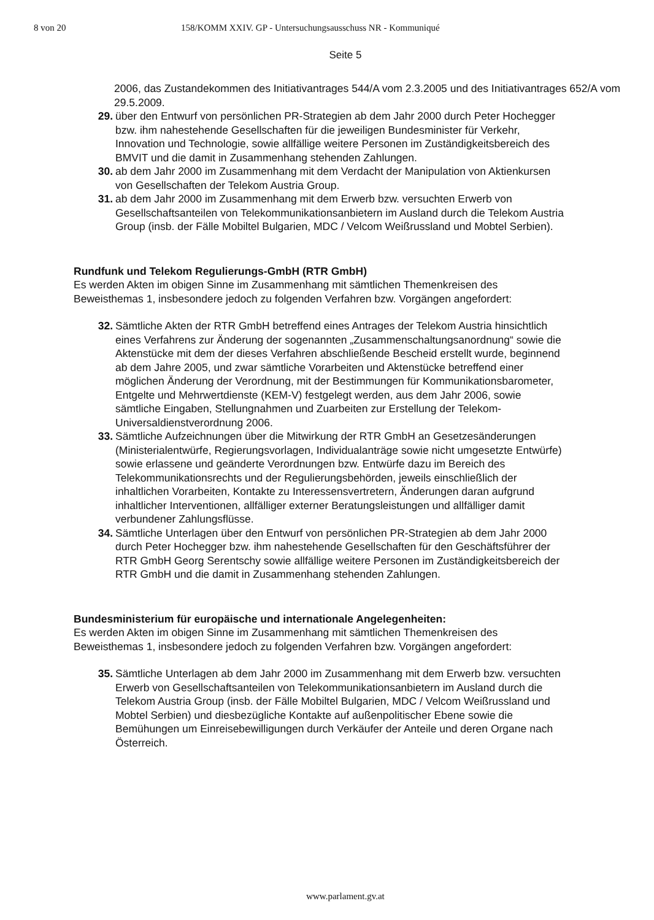8 von 20 158/KOMM XXIV. GP - Untersuchungsausschuss NR - Kommuniqué
Seite 5
2006, das Zustandekommen des Initiativantrages 544/A vom 2.3.2005 und des Initiativantrages 652/A vom 29.5.2009.
29. über den Entwurf von persönlichen PR-Strategien ab dem Jahr 2000 durch Peter Hochegger bzw. ihm nahestehende Gesellschaften für die jeweiligen Bundesminister für Verkehr, Innovation und Technologie, sowie allfällige weitere Personen im Zuständigkeitsbereich des BMVIT und die damit in Zusammenhang stehenden Zahlungen.
30. ab dem Jahr 2000 im Zusammenhang mit dem Verdacht der Manipulation von Aktienkursen von Gesellschaften der Telekom Austria Group.
31. ab dem Jahr 2000 im Zusammenhang mit dem Erwerb bzw. versuchten Erwerb von Gesellschaftsanteilen von Telekommunikationsanbietern im Ausland durch die Telekom Austria Group (insb. der Fälle Mobiltel Bulgarien, MDC / Velcom Weißrussland und Mobtel Serbien).
Rundfunk und Telekom Regulierungs-GmbH (RTR GmbH)
Es werden Akten im obigen Sinne im Zusammenhang mit sämtlichen Themenkreisen des Beweisthemas 1, insbesondere jedoch zu folgenden Verfahren bzw. Vorgängen angefordert:
32. Sämtliche Akten der RTR GmbH betreffend eines Antrages der Telekom Austria hinsichtlich eines Verfahrens zur Änderung der sogenannten „Zusammenschaltungsanordnung“ sowie die Aktenstücke mit dem der dieses Verfahren abschließende Bescheid erstellt wurde, beginnend ab dem Jahre 2005, und zwar sämtliche Vorarbeiten und Aktenstücke betreffend einer möglichen Änderung der Verordnung, mit der Bestimmungen für Kommunikationsbarometer, Entgelte und Mehrwertdienste (KEM-V) festgelegt werden, aus dem Jahr 2006, sowie sämtliche Eingaben, Stellungnahmen und Zuarbeiten zur Erstellung der Telekom-Universaldienstverordnung 2006.
33. Sämtliche Aufzeichnungen über die Mitwirkung der RTR GmbH an Gesetzesänderungen (Ministerialentwürfe, Regierungsvorlagen, Individualanträge sowie nicht umgesetzte Entwürfe) sowie erlassene und geänderte Verordnungen bzw. Entwürfe dazu im Bereich des Telekommunikationsrechts und der Regulierungsbehörden, jeweils einschließlich der inhaltlichen Vorarbeiten, Kontakte zu Interessensvertretern, Änderungen daran aufgrund inhaltlicher Interventionen, allfälliger externer Beratungsleistungen und allfälliger damit verbundener Zahlungsflüsse.
34. Sämtliche Unterlagen über den Entwurf von persönlichen PR-Strategien ab dem Jahr 2000 durch Peter Hochegger bzw. ihm nahestehende Gesellschaften für den Geschäftsführer der RTR GmbH Georg Serentschy sowie allfällige weitere Personen im Zuständigkeitsbereich der RTR GmbH und die damit in Zusammenhang stehenden Zahlungen.
Bundesministerium für europäische und internationale Angelegenheiten:
Es werden Akten im obigen Sinne im Zusammenhang mit sämtlichen Themenkreisen des Beweisthemas 1, insbesondere jedoch zu folgenden Verfahren bzw. Vorgängen angefordert:
35. Sämtliche Unterlagen ab dem Jahr 2000 im Zusammenhang mit dem Erwerb bzw. versuchten Erwerb von Gesellschaftsanteilen von Telekommunikationsanbietern im Ausland durch die Telekom Austria Group (insb. der Fälle Mobiltel Bulgarien, MDC / Velcom Weißrussland und Mobtel Serbien) und diesbezügliche Kontakte auf außenpolitischer Ebene sowie die Bemühungen um Einreisebewilligungen durch Verkäufer der Anteile und deren Organe nach Österreich.
www.parlament.gv.at